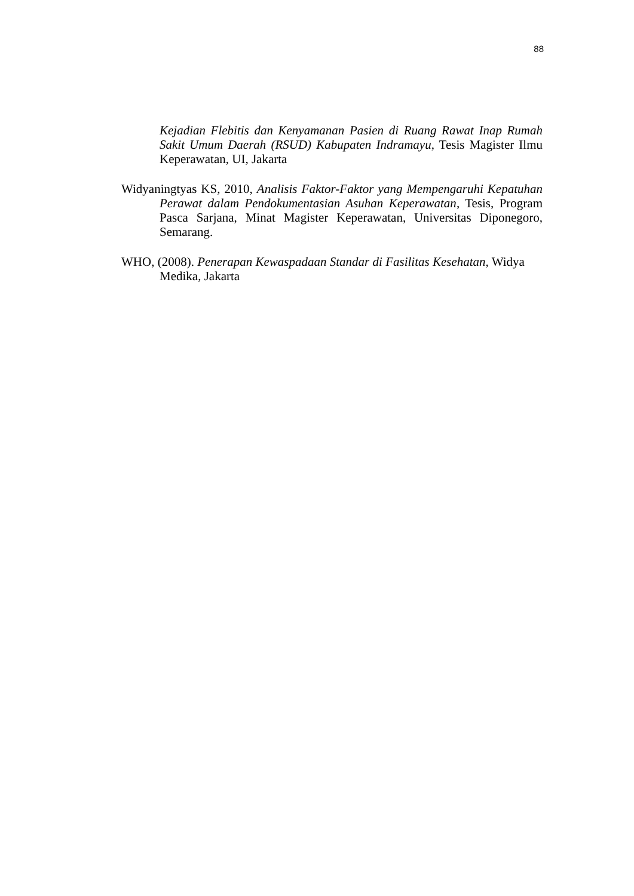88
Kejadian Flebitis dan Kenyamanan Pasien di Ruang Rawat Inap Rumah Sakit Umum Daerah (RSUD) Kabupaten Indramayu, Tesis Magister Ilmu Keperawatan, UI, Jakarta
Widyaningtyas KS, 2010, Analisis Faktor-Faktor yang Mempengaruhi Kepatuhan Perawat dalam Pendokumentasian Asuhan Keperawatan, Tesis, Program Pasca Sarjana, Minat Magister Keperawatan, Universitas Diponegoro, Semarang.
WHO, (2008). Penerapan Kewaspadaan Standar di Fasilitas Kesehatan, Widya Medika, Jakarta